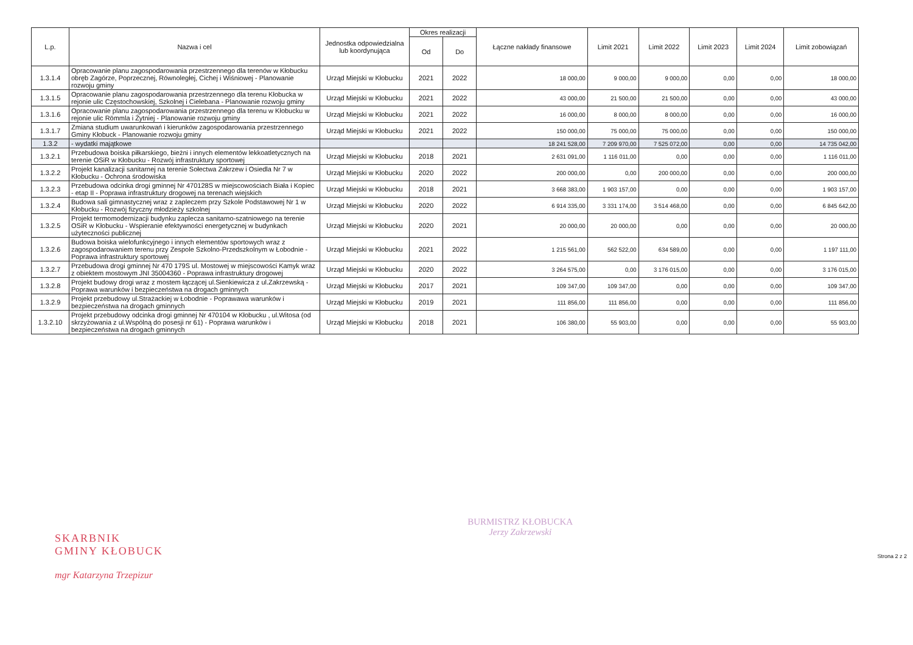| L.p. | Nazwa i cel | Jednostka odpowiedzialna lub koordynująca | Okres realizacji | | Łączne nakłady finansowe | Limit 2021 | Limit 2022 | Limit 2023 | Limit 2024 | Limit zobowiązań |
| --- | --- | --- | --- | --- | --- | --- | --- | --- | --- | --- |
| | | | Od | Do | | | | | | |
| 1.3.1.4 | Opracowanie planu zagospodarowania przestrzennego dla terenów w Kłobucku obręb Zagórze, Poprzecznej, Równoległej, Cichej i Wiśniowej - Planowanie rozwoju gminy | Urząd Miejski w Kłobucku | 2021 | 2022 | 18 000,00 | 9 000,00 | 9 000,00 | 0,00 | 0,00 | 18 000,00 |
| 1.3.1.5 | Opracowanie planu zagospodarowania przestrzennego dla terenu Kłobucka w rejonie ulic Częstochowskiej, Szkolnej i Cielebana - Planowanie rozwoju gminy | Urząd Miejski w Kłobucku | 2021 | 2022 | 43 000,00 | 21 500,00 | 21 500,00 | 0,00 | 0,00 | 43 000,00 |
| 1.3.1.6 | Opracowanie planu zagospodarowania przestrzennego dla terenu w Kłobucku w rejonie ulic Römmla i Żytniej - Planowanie rozwoju gminy | Urząd Miejski w Kłobucku | 2021 | 2022 | 16 000,00 | 8 000,00 | 8 000,00 | 0,00 | 0,00 | 16 000,00 |
| 1.3.1.7 | Zmiana studium uwarunkowań i kierunków zagospodarowania przestrzennego Gminy Kłobuck - Planowanie rozwoju gminy | Urząd Miejski w Kłobucku | 2021 | 2022 | 150 000,00 | 75 000,00 | 75 000,00 | 0,00 | 0,00 | 150 000,00 |
| 1.3.2 | - wydatki majątkowe | | | | 18 241 528,00 | 7 209 970,00 | 7 525 072,00 | 0,00 | 0,00 | 14 735 042,00 |
| 1.3.2.1 | Przebudowa boiska piłkarskiego, bieżni i innych elementów lekkoatletycznych na terenie OSiR w Kłobucku - Rozwój infrastruktury sportowej | Urząd Miejski w Kłobucku | 2018 | 2021 | 2 631 091,00 | 1 116 011,00 | 0,00 | 0,00 | 0,00 | 1 116 011,00 |
| 1.3.2.2 | Projekt kanalizacji sanitarnej na terenie Sołectwa Zakrzew i Osiedla Nr 7 w Kłobucku - Ochrona środowiska | Urząd Miejski w Kłobucku | 2020 | 2022 | 200 000,00 | 0,00 | 200 000,00 | 0,00 | 0,00 | 200 000,00 |
| 1.3.2.3 | Przebudowa odcinka drogi gminnej Nr 470128S w miejscowościach Biała i Kopiec - etap II - Poprawa infrastruktury drogowej na terenach wiejskich | Urząd Miejski w Kłobucku | 2018 | 2021 | 3 668 383,00 | 1 903 157,00 | 0,00 | 0,00 | 0,00 | 1 903 157,00 |
| 1.3.2.4 | Budowa sali gimnastycznej wraz z zapleczem przy Szkole Podstawowej Nr 1 w Kłobucku - Rozwój fizyczny młodzieży szkolnej | Urząd Miejski w Kłobucku | 2020 | 2022 | 6 914 335,00 | 3 331 174,00 | 3 514 468,00 | 0,00 | 0,00 | 6 845 642,00 |
| 1.3.2.5 | Projekt termomodernizacji budynku zaplecza sanitarno-szatniowego na terenie OSiR w Kłobucku - Wspieranie efektywności energetycznej w budynkach użyteczności publicznej | Urząd Miejski w Kłobucku | 2020 | 2021 | 20 000,00 | 20 000,00 | 0,00 | 0,00 | 0,00 | 20 000,00 |
| 1.3.2.6 | Budowa boiska wielofunkcyjnego i innych elementów sportowych wraz z zagospodarowaniem terenu przy Zespole Szkolno-Przedszkolnym w Łobodnie - Poprawa infrastruktury sportowej | Urząd Miejski w Kłobucku | 2021 | 2022 | 1 215 561,00 | 562 522,00 | 634 589,00 | 0,00 | 0,00 | 1 197 111,00 |
| 1.3.2.7 | Przebudowa drogi gminnej Nr 470 179S ul. Mostowej w miejscowości Kamyk wraz z obiektem mostowym JNI 35004360 - Poprawa infrastruktury drogowej | Urząd Miejski w Kłobucku | 2020 | 2022 | 3 264 575,00 | 0,00 | 3 176 015,00 | 0,00 | 0,00 | 3 176 015,00 |
| 1.3.2.8 | Projekt budowy drogi wraz z mostem łączącej ul.Sienkiewicza z ul.Zakrzewską - Poprawa warunków i bezpieczeństwa na drogach gminnych | Urząd Miejski w Kłobucku | 2017 | 2021 | 109 347,00 | 109 347,00 | 0,00 | 0,00 | 0,00 | 109 347,00 |
| 1.3.2.9 | Projekt przebudowy ul.Strażackiej w Łobodnie - Poprawawa warunków i bezpieczeństwa na drogach gminnych | Urząd Miejski w Kłobucku | 2019 | 2021 | 111 856,00 | 111 856,00 | 0,00 | 0,00 | 0,00 | 111 856,00 |
| 1.3.2.10 | Projekt przebudowy odcinka drogi gminnej Nr 470104 w Kłobucku , ul.Witosa (od skrzyżowania z ul.Wspólną do posesji nr 61) - Poprawa warunków i bezpieczeństwa na drogach gminnych | Urząd Miejski w Kłobucku | 2018 | 2021 | 106 380,00 | 55 903,00 | 0,00 | 0,00 | 0,00 | 55 903,00 |
SKARBNIK
GMINY KŁOBUCK
mgr Katarzyna Trzepizur
BURMISTRZ KŁOBUCKA
Jerzy Zakrzewski
Strona 2 z 2